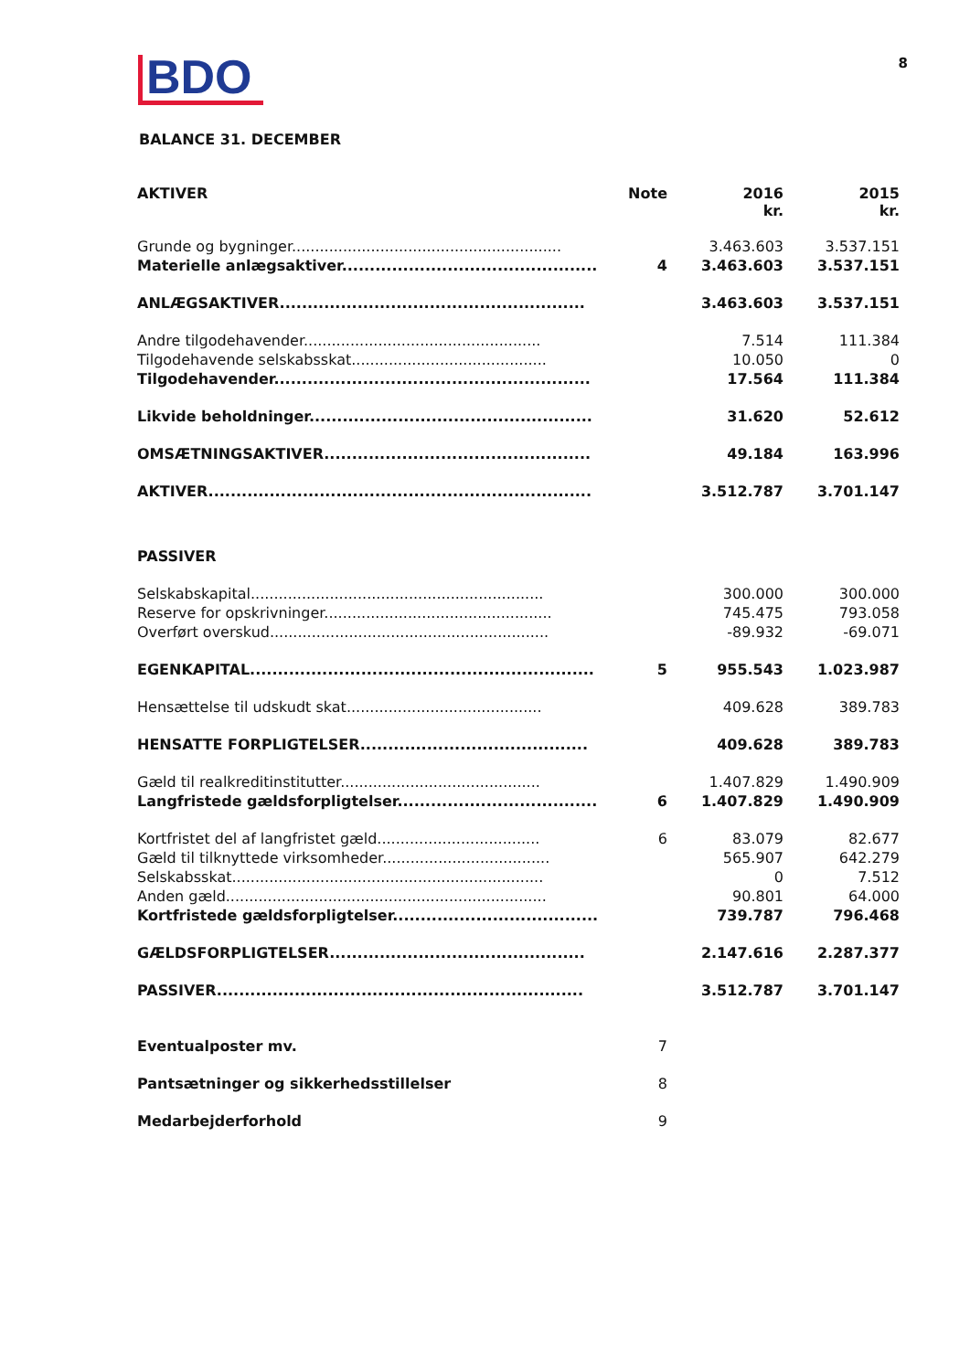BDO
8
BALANCE 31. DECEMBER
| AKTIVER | Note | 2016 kr. | 2015 kr. |
| --- | --- | --- | --- |
| Grunde og bygninger.......................................................... | | 3.463.603 | 3.537.151 |
| Materielle anlægsaktiver.............................................. | 4 | 3.463.603 | 3.537.151 |
| ANLÆGSAKTIVER....................................................... | | 3.463.603 | 3.537.151 |
| Andre tilgodehavender................................................... | | 7.514 | 111.384 |
| Tilgodehavende selskabsskat.......................................... | | 10.050 | 0 |
| Tilgodehavender......................................................... | | 17.564 | 111.384 |
| Likvide beholdninger................................................... | | 31.620 | 52.612 |
| OMSÆTNINGSAKTIVER................................................ | | 49.184 | 163.996 |
| AKTIVER..................................................................... | | 3.512.787 | 3.701.147 |
| PASSIVER | | | |
| Selskabskapital............................................................... | | 300.000 | 300.000 |
| Reserve for opskrivninger................................................. | | 745.475 | 793.058 |
| Overført overskud............................................................ | | -89.932 | -69.071 |
| EGENKAPITAL.............................................................. | 5 | 955.543 | 1.023.987 |
| Hensættelse til udskudt skat.......................................... | | 409.628 | 389.783 |
| HENSATTE FORPLIGTELSER......................................... | | 409.628 | 389.783 |
| Gæld til realkreditinstitutter........................................... | | 1.407.829 | 1.490.909 |
| Langfristede gældsforpligtelser.................................... | 6 | 1.407.829 | 1.490.909 |
| Kortfristet del af langfristet gæld................................... | 6 | 83.079 | 82.677 |
| Gæld til tilknyttede virksomheder.................................... | | 565.907 | 642.279 |
| Selskabsskat................................................................... | | 0 | 7.512 |
| Anden gæld..................................................................... | | 90.801 | 64.000 |
| Kortfristede gældsforpligtelser..................................... | | 739.787 | 796.468 |
| GÆLDSFORPLIGTELSER.............................................. | | 2.147.616 | 2.287.377 |
| PASSIVER.................................................................. | | 3.512.787 | 3.701.147 |
| Eventualposter mv. | 7 | | |
| Pantsætninger og sikkerhedsstillelser | 8 | | |
| Medarbejderforhold | 9 | | |